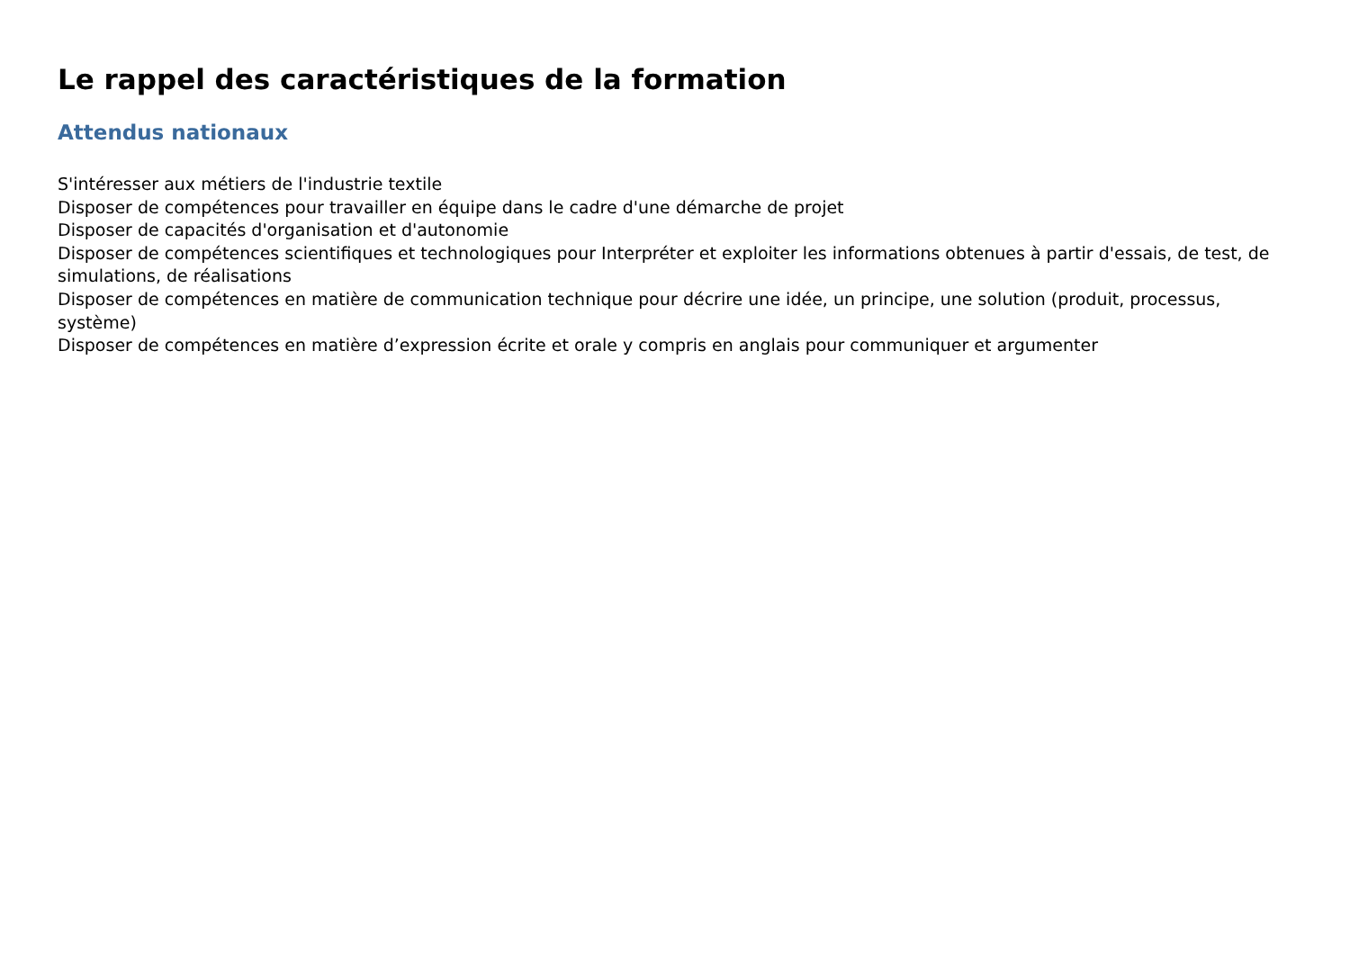Le rappel des caractéristiques de la formation
Attendus nationaux
S'intéresser aux métiers de l'industrie textile
Disposer de compétences pour travailler en équipe dans le cadre d'une démarche de projet
Disposer de capacités d'organisation et d'autonomie
Disposer de compétences scientifiques et technologiques pour Interpréter et exploiter les informations obtenues à partir d'essais, de test, de simulations, de réalisations
Disposer de compétences en matière de communication technique pour décrire une idée, un principe, une solution (produit, processus, système)
Disposer de compétences en matière d’expression écrite et orale y compris en anglais pour communiquer et argumenter